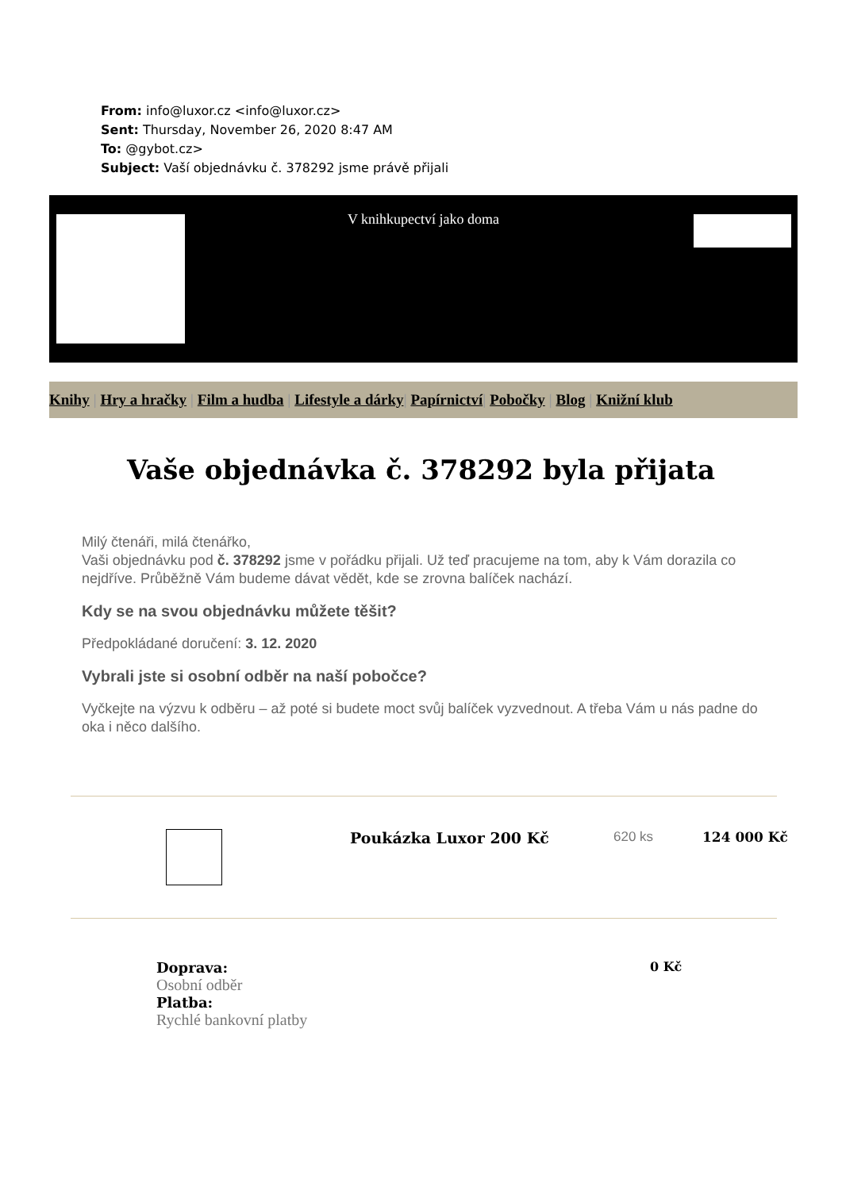From: info@luxor.cz <info@luxor.cz>
Sent: Thursday, November 26, 2020 8:47 AM
To: @gybot.cz>
Subject: Vaší objednávku č. 378292 jsme právě přijali
V knihkupectví jako doma
Knihy | Hry a hračky | Film a hudba | Lifestyle a dárky| Papírnictví| Pobočky | Blog | Knižní klub
Vaše objednávka č. 378292 byla přijata
Milý čtenáři, milá čtenářko,
Vaši objednávku pod č. 378292 jsme v pořádku přijali. Už teď pracujeme na tom, aby k Vám dorazila co nejdříve. Průběžně Vám budeme dávat vědět, kde se zrovna balíček nachází.
Kdy se na svou objednávku můžete těšit?
Předpokládané doručení: 3. 12. 2020
Vybrali jste si osobní odběr na naší pobočce?
Vyčkejte na výzvu k odběru – až poté si budete moct svůj balíček vyzvednout. A třeba Vám u nás padne do oka i něco dalšího.
| | Poukázka Luxor 200 Kč | 620 ks | 124 000 Kč |
| Doprava: Osobní odběr Platba: Rychlé bankovní platby | 0 Kč |